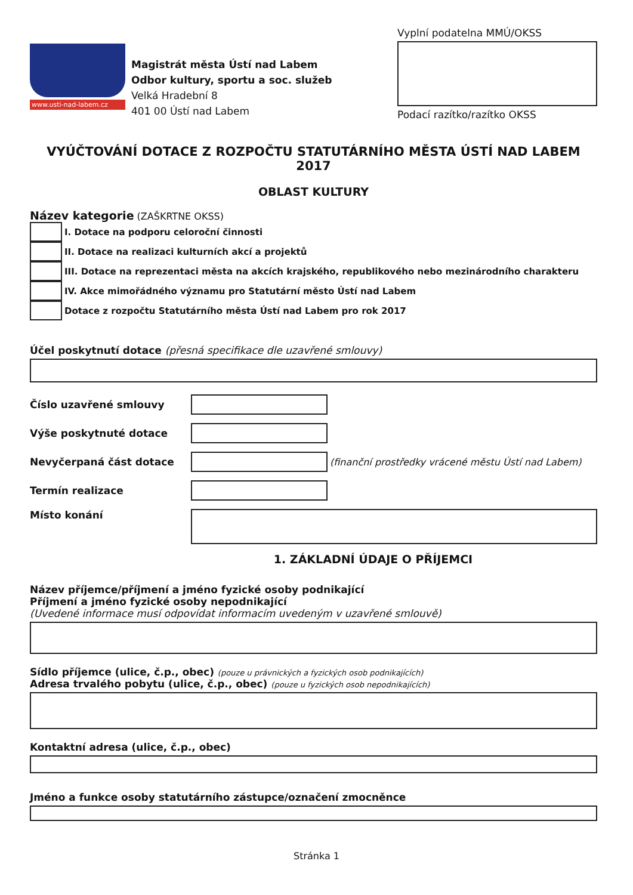www.usti-nad-labem.cz
Magistrát města Ústí nad Labem
Odbor kultury, sportu a soc. služeb
Velká Hradební 8
401 00 Ústí nad Labem
Vyplní podatelna MMÚ/OKSS
Podací razítko/razítko OKSS
VYÚČTOVÁNÍ DOTACE Z ROZPOČTU STATUTÁRNÍHO MĚSTA ÚSTÍ NAD LABEM 2017
OBLAST KULTURY
Název kategorie (ZAŠKRTNE OKSS)
I. Dotace na podporu celoroční činnosti
II. Dotace na realizaci kulturních akcí a projektů
III. Dotace na reprezentaci města na akcích krajského, republikového nebo mezinárodního charakteru
IV. Akce mimořádného významu pro Statutární město Ústí nad Labem
Dotace z rozpočtu Statutárního města Ústí nad Labem pro rok 2017
Účel poskytnutí dotace (přesná specifikace dle uzavřené smlouvy)
Číslo uzavřené smlouvy
Výše poskytnuté dotace
Nevyčerpaná část dotace
(finanční prostředky vrácené městu Ústí nad Labem)
Termín realizace
Místo konání
1. ZÁKLADNÍ ÚDAJE O PŘÍJEMCI
Název příjemce/příjmení a jméno fyzické osoby podnikající
Příjmení a jméno fyzické osoby nepodnikající
(Uvedené informace musí odpovídat informacím uvedeným v uzavřené smlouvě)
Sídlo příjemce (ulice, č.p., obec) (pouze u právnických a fyzických osob podnikajících)
Adresa trvalého pobytu (ulice, č.p., obec) (pouze u fyzických osob nepodnikajících)
Kontaktní adresa (ulice, č.p., obec)
Jméno a funkce osoby statutárního zástupce/označení zmocněnce
Stránka 1